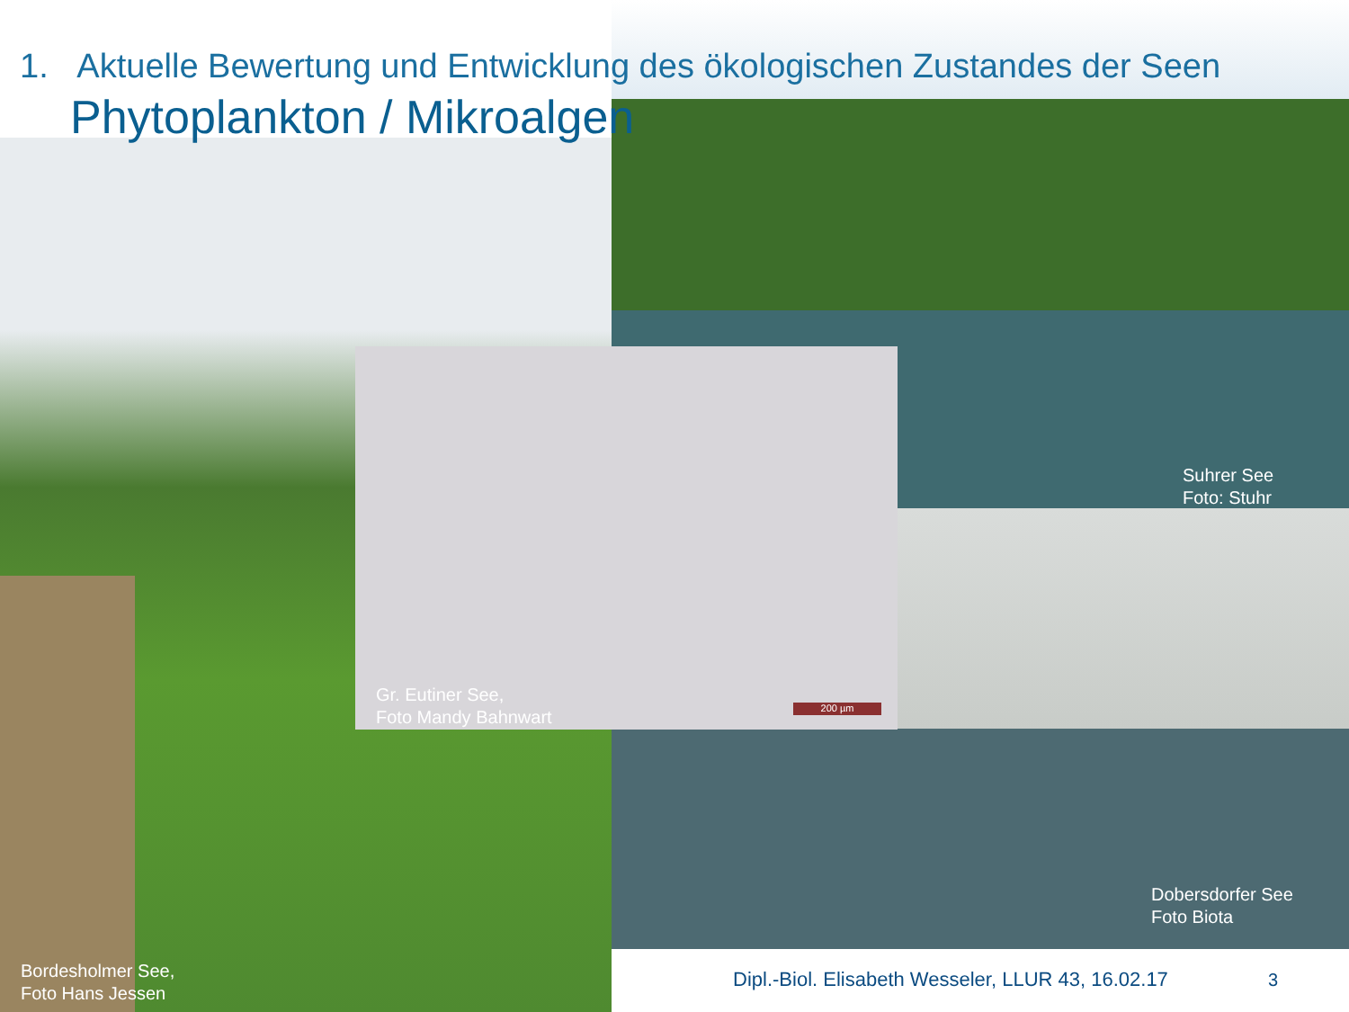1. Aktuelle Bewertung und Entwicklung des ökologischen Zustandes der Seen
Phytoplankton / Mikroalgen
Suhrer See
Foto: Stuhr
Gr. Eutiner See,
Foto Mandy Bahnwart
200 µm
Dobersdorfer See
Foto Biota
Bordesholmer See,
Foto Hans Jessen
Dipl.-Biol. Elisabeth Wesseler, LLUR 43, 16.02.17
3